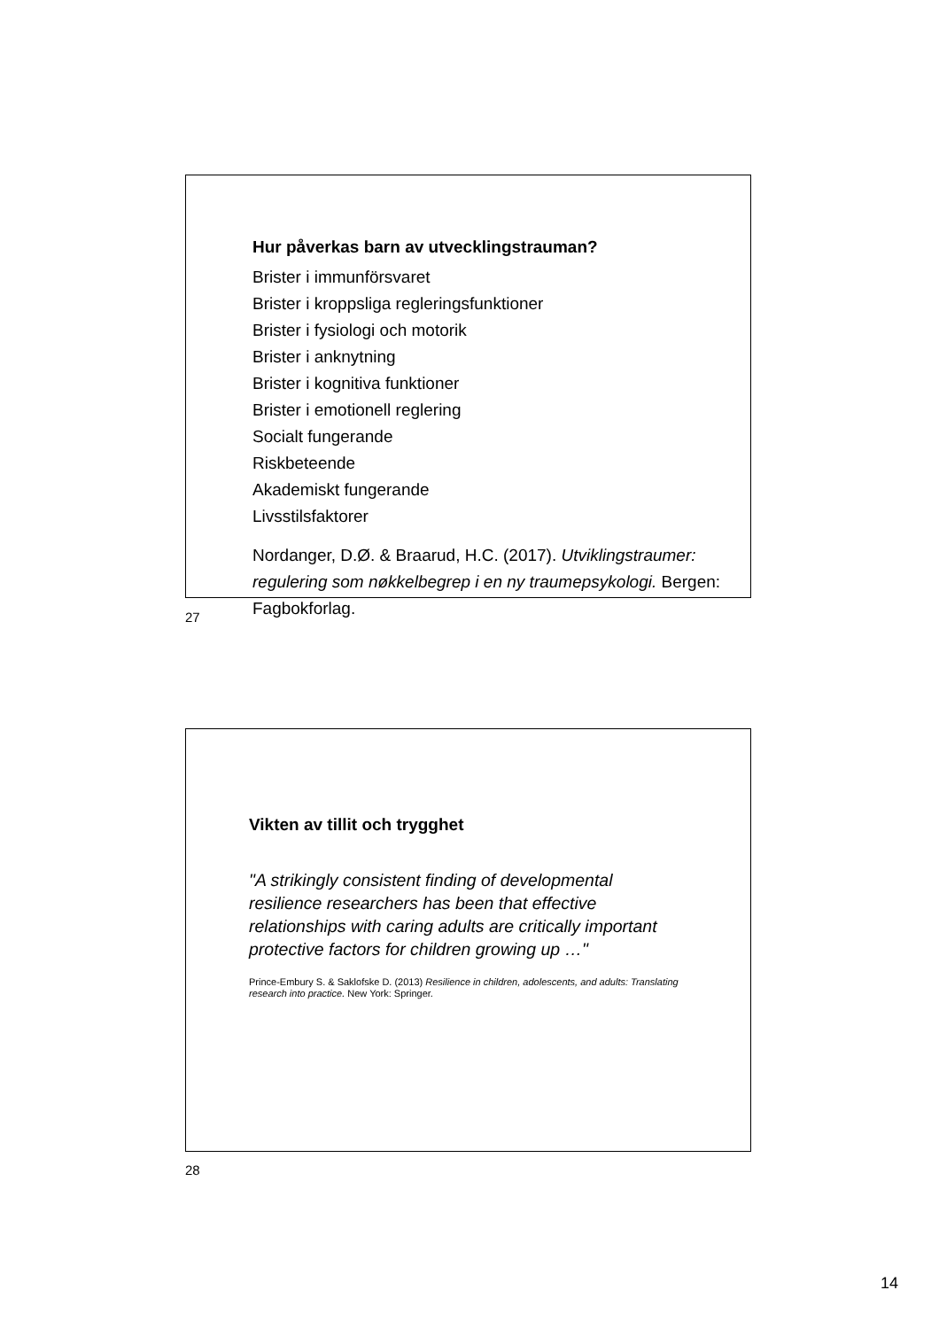Hur påverkas barn av utvecklingstrauman?
Brister i immunförsvaret
Brister i kroppsliga regleringsfunktioner
Brister i fysiologi och motorik
Brister i anknytning
Brister i kognitiva funktioner
Brister i emotionell reglering
Socialt fungerande
Riskbeteende
Akademiskt fungerande
Livsstilsfaktorer
Nordanger, D.Ø. & Braarud, H.C. (2017). Utviklingstraumer: regulering som nøkkelbegrep i en ny traumepsykologi. Bergen: Fagbokforlag.
27
Vikten av tillit och trygghet
"A strikingly consistent finding of developmental resilience researchers has been that effective relationships with caring adults are critically important protective factors for children growing up …"
Prince-Embury S. & Saklofske D. (2013) Resilience in children, adolescents, and adults: Translating research into practice. New York: Springer.
28
14